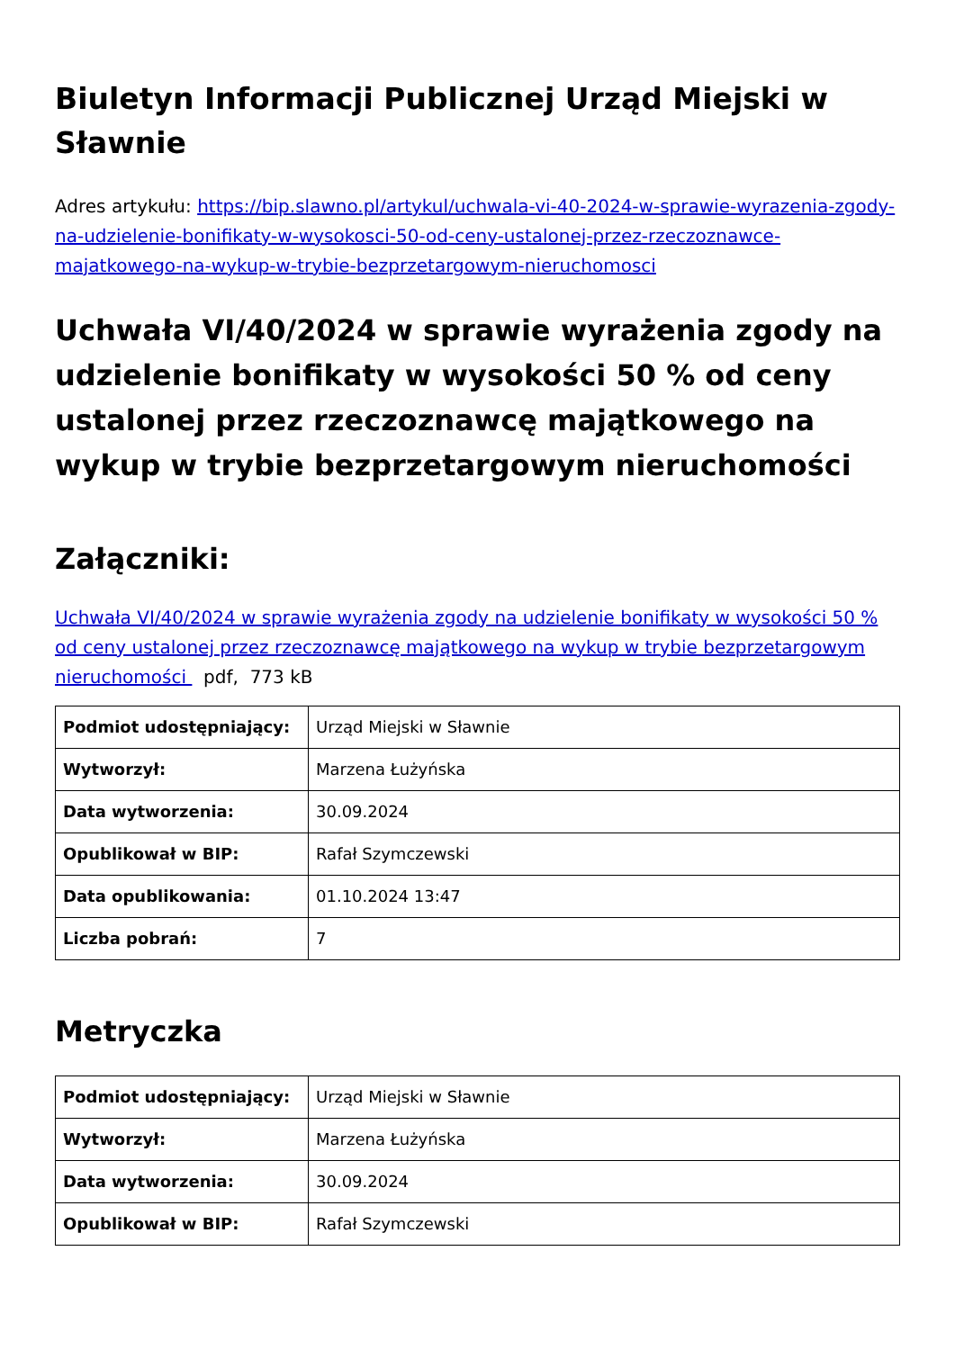Biuletyn Informacji Publicznej Urząd Miejski w Sławnie
Adres artykułu: https://bip.slawno.pl/artykul/uchwala-vi-40-2024-w-sprawie-wyrazenia-zgody-na-udzielenie-bonifikaty-w-wysokosci-50-od-ceny-ustalonej-przez-rzeczoznawce-majatkowego-na-wykup-w-trybie-bezprzetargowym-nieruchomosci
Uchwała VI/40/2024 w sprawie wyrażenia zgody na udzielenie bonifikaty w wysokości 50 % od ceny ustalonej przez rzeczoznawcę majątkowego na wykup w trybie bezprzetargowym nieruchomości
Załączniki:
Uchwała VI/40/2024 w sprawie wyrażenia zgody na udzielenie bonifikaty w wysokości 50 % od ceny ustalonej przez rzeczoznawcę majątkowego na wykup w trybie bezprzetargowym nieruchomości pdf, 773 kB
| Podmiot udostępniający: | Urząd Miejski w Sławnie |
| Wytworzył: | Marzena Łużyńska |
| Data wytworzenia: | 30.09.2024 |
| Opublikował w BIP: | Rafał Szymczewski |
| Data opublikowania: | 01.10.2024 13:47 |
| Liczba pobrań: | 7 |
Metryczka
| Podmiot udostępniający: | Urząd Miejski w Sławnie |
| Wytworzył: | Marzena Łużyńska |
| Data wytworzenia: | 30.09.2024 |
| Opublikował w BIP: | Rafał Szymczewski |